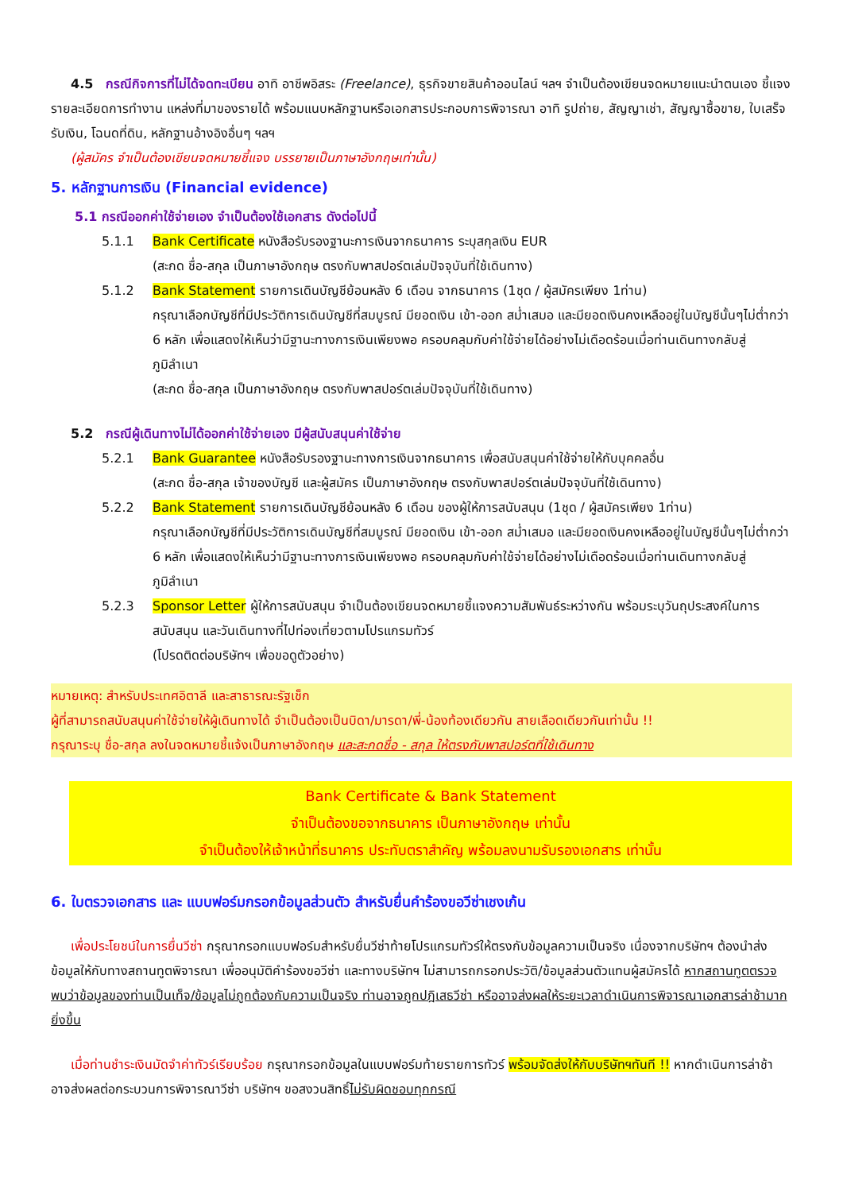4.5 กรณีกิจการที่ไม่ได้จดทะเบียน อาทิ อาชีพอิสระ (Freelance), ธุรกิจขายสินค้าออนไลน์ ฯลฯ จำเป็นต้องเขียนจดหมายแนะนำตนเอง ชี้แจงรายละเอียดการทำงาน แหล่งที่มาของรายได้ พร้อมแนบหลักฐานหรือเอกสารประกอบการพิจารณา อาทิ รูปถ่าย, สัญญาเช่า, สัญญาซื้อขาย, ใบเสร็จรับเงิน, โฉนดที่ดิน, หลักฐานอ้างอิงอื่นๆ ฯลฯ
(ผู้สมัคร จำเป็นต้องเขียนจดหมายชี้แจง บรรยายเป็นภาษาอังกฤษเท่านั้น)
5. หลักฐานการเงิน (Financial evidence)
5.1 กรณีออกค่าใช้จ่ายเอง จำเป็นต้องใช้เอกสาร ดังต่อไปนี้
5.1.1 Bank Certificate หนังสือรับรองฐานะการเงินจากธนาคาร ระบุสกุลเงิน EUR
(สะกด ชื่อ-สกุล เป็นภาษาอังกฤษ ตรงกับพาสปอร์ตเล่มปัจจุบันที่ใช้เดินทาง)
5.1.2 Bank Statement รายการเดินบัญชีย้อนหลัง 6 เดือน จากธนาคาร (1ชุด / ผู้สมัครเพียง 1ท่าน)
กรุณาเลือกบัญชีที่มีประวัติการเดินบัญชีที่สมบูรณ์ มียอดเงิน เข้า-ออก สม่ำเสมอ และมียอดเงินคงเหลืออยู่ในบัญชีนั้นๆไม่ต่ำกว่า 6 หลัก เพื่อแสดงให้เห็นว่ามีฐานะทางการเงินเพียงพอ ครอบคลุมกับค่าใช้จ่ายได้อย่างไม่เดือดร้อนเมื่อท่านเดินทางกลับสู่ภูมิลำเนา
(สะกด ชื่อ-สกุล เป็นภาษาอังกฤษ ตรงกับพาสปอร์ตเล่มปัจจุบันที่ใช้เดินทาง)
5.2 กรณีผู้เดินทางไม่ได้ออกค่าใช้จ่ายเอง มีผู้สนับสนุนค่าใช้จ่าย
5.2.1 Bank Guarantee หนังสือรับรองฐานะทางการเงินจากธนาคาร เพื่อสนับสนุนค่าใช้จ่ายให้กับบุคคลอื่น
(สะกด ชื่อ-สกุล เจ้าของบัญชี และผู้สมัคร เป็นภาษาอังกฤษ ตรงกับพาสปอร์ตเล่มปัจจุบันที่ใช้เดินทาง)
5.2.2 Bank Statement รายการเดินบัญชีย้อนหลัง 6 เดือน ของผู้ให้การสนับสนุน (1ชุด / ผู้สมัครเพียง 1ท่าน)
กรุณาเลือกบัญชีที่มีประวัติการเดินบัญชีที่สมบูรณ์ มียอดเงิน เข้า-ออก สม่ำเสมอ และมียอดเงินคงเหลืออยู่ในบัญชีนั้นๆไม่ต่ำกว่า 6 หลัก เพื่อแสดงให้เห็นว่ามีฐานะทางการเงินเพียงพอ ครอบคลุมกับค่าใช้จ่ายได้อย่างไม่เดือดร้อนเมื่อท่านเดินทางกลับสู่ภูมิลำเนา
5.2.3 Sponsor Letter ผู้ให้การสนับสนุน จำเป็นต้องเขียนจดหมายชี้แจงความสัมพันธ์ระหว่างกัน พร้อมระบุวันถุประสงค์ในการสนับสนุน และวันเดินทางที่ไปท่องเที่ยวตามโปรแกรมทัวร์
(โปรดติดต่อบริษัทฯ เพื่อขอดูตัวอย่าง)
หมายเหตุ: สำหรับประเทศอิตาลี และสาธารณะรัฐเช็ก
ผู้ที่สามารถสนับสนุนค่าใช้จ่ายให้ผู้เดินทางได้ จำเป็นต้องเป็นบิดา/มารดา/พี่-น้องท้องเดียวกัน สายเลือดเดียวกันเท่านั้น !!
กรุณาระบุ ชื่อ-สกุล ลงในจดหมายชี้แจ้งเป็นภาษาอังกฤษ และสะกดชื่อ - สกุล ให้ตรงกับพาสปอร์ตที่ใช้เดินทาง
Bank Certificate & Bank Statement
จำเป็นต้องขอจากธนาคาร เป็นภาษาอังกฤษ เท่านั้น
จำเป็นต้องให้เจ้าหน้าที่ธนาคาร ประทับตราสำคัญ พร้อมลงนามรับรองเอกสาร เท่านั้น
6. ใบตรวจเอกสาร และ แบบฟอร์มกรอกข้อมูลส่วนตัว สำหรับยื่นคำร้องขอวีซ่าเชงเก้น
เพื่อประโยชน์ในการยื่นวีซ่า กรุณากรอกแบบฟอร์มสำหรับยื่นวีซ่าท้ายโปรแกรมทัวร์ให้ตรงกับข้อมูลความเป็นจริง เนื่องจากบริษัทฯ ต้องนำส่งข้อมูลให้กับทางสถานทูตพิจารณา เพื่ออนุมัติคำร้องขอวีซ่า และทางบริษัทฯ ไม่สามารถกรอกประวัติ/ข้อมูลส่วนตัวแทนผู้สมัครได้ หากสถานทูตตรวจพบว่าข้อมูลของท่านเป็นเท็จ/ข้อมูลไม่ถูกต้องกับความเป็นจริง ท่านอาจถูกปฎิเสธวีซ่า หรืออาจส่งผลให้ระยะเวลาดำเนินการพิจารณาเอกสารล่าช้ามากยิ่งขึ้น
เมื่อท่านชำระเงินมัดจำค่าทัวร์เรียบร้อย กรุณากรอกข้อมูลในแบบฟอร์มท้ายรายการทัวร์ พร้อมจัดส่งให้กับบริษัทฯทันที !! หากดำเนินการล่าช้า อาจส่งผลต่อกระบวนการพิจารณาวีซ่า บริษัทฯ ขอสงวนสิทธิ์ไม่รับผิดชอบทุกกรณี